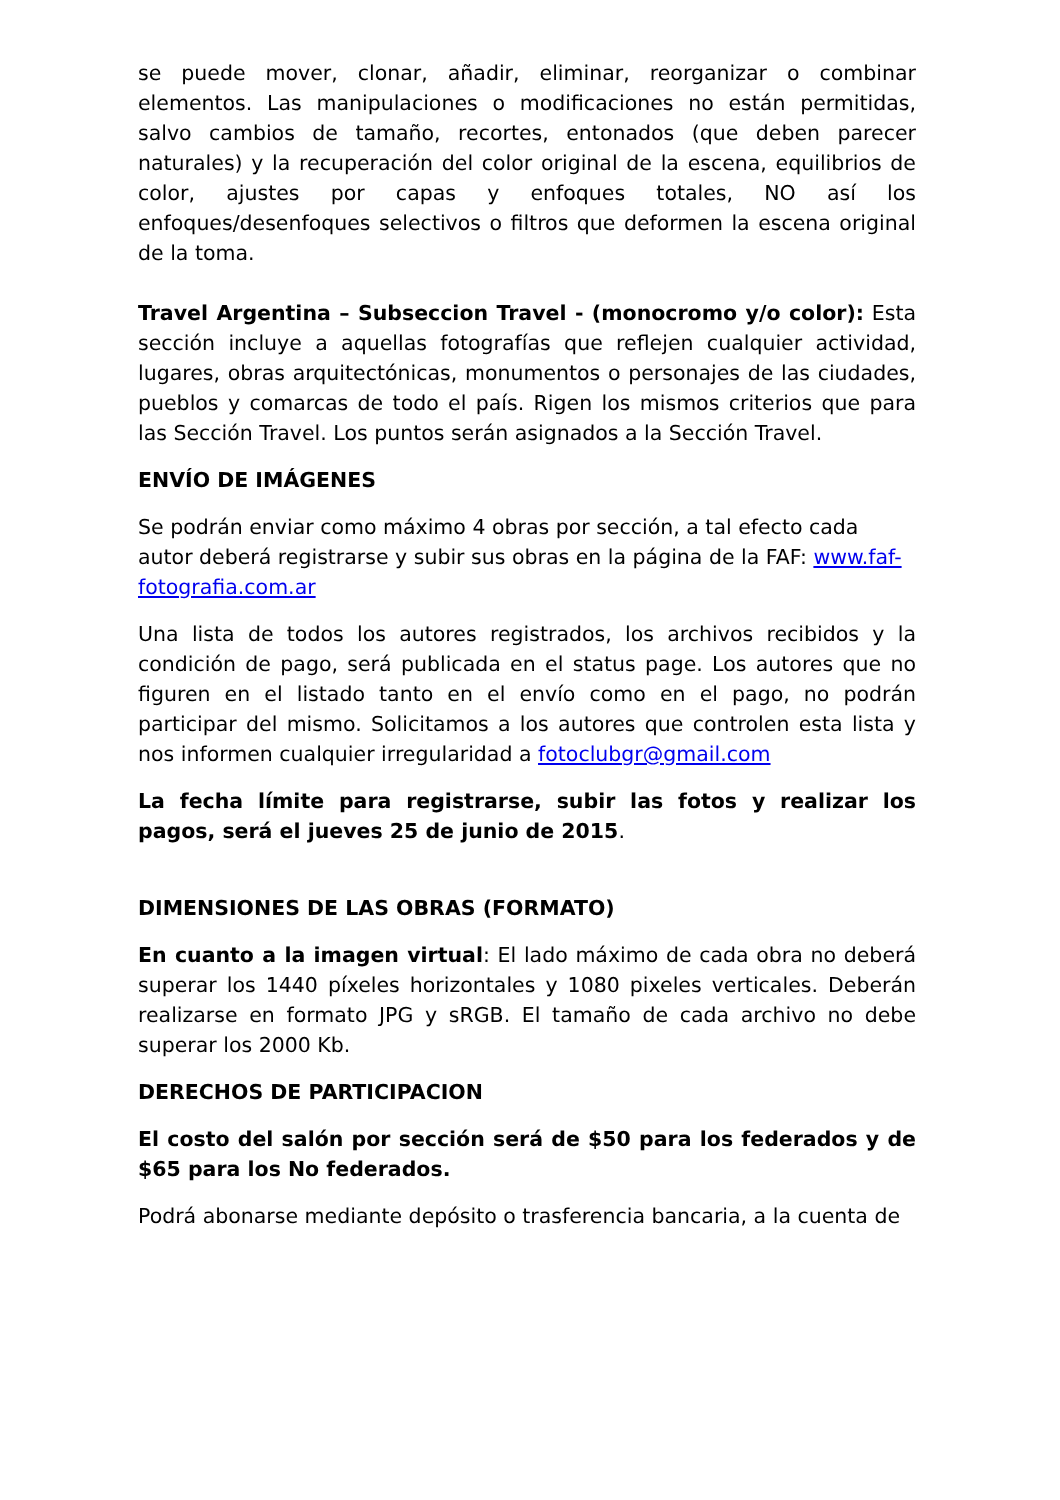se puede mover, clonar, añadir, eliminar, reorganizar o combinar elementos. Las manipulaciones o modificaciones no están permitidas, salvo cambios de tamaño, recortes, entonados (que deben parecer naturales) y la recuperación del color original de la escena, equilibrios de color, ajustes por capas y enfoques totales, NO así los enfoques/desenfoques selectivos o filtros que deformen la escena original de la toma.
Travel Argentina – Subseccion Travel - (monocromo y/o color): Esta sección incluye a aquellas fotografías que reflejen cualquier actividad, lugares, obras arquitectónicas, monumentos o personajes de las ciudades, pueblos y comarcas de todo el país. Rigen los mismos criterios que para las Sección Travel. Los puntos serán asignados a la Sección Travel.
ENVÍO DE IMÁGENES
Se podrán enviar como máximo 4 obras por sección, a tal efecto cada autor deberá registrarse y subir sus obras en la página de la FAF: www.faf-fotografia.com.ar
Una lista de todos los autores registrados, los archivos recibidos y la condición de pago, será publicada en el status page. Los autores que no figuren en el listado tanto en el envío como en el pago, no podrán participar del mismo. Solicitamos a los autores que controlen esta lista y nos informen cualquier irregularidad a fotoclubgr@gmail.com
La fecha límite para registrarse, subir las fotos y realizar los pagos, será el jueves 25 de junio de 2015.
DIMENSIONES DE LAS OBRAS (FORMATO)
En cuanto a la imagen virtual: El lado máximo de cada obra no deberá superar los 1440 píxeles horizontales y 1080 pixeles verticales. Deberán realizarse en formato JPG y sRGB. El tamaño de cada archivo no debe superar los 2000 Kb.
DERECHOS DE PARTICIPACION
El costo del salón por sección será de $50 para los federados y de $65 para los No federados.
Podrá abonarse mediante depósito o trasferencia bancaria, a la cuenta de